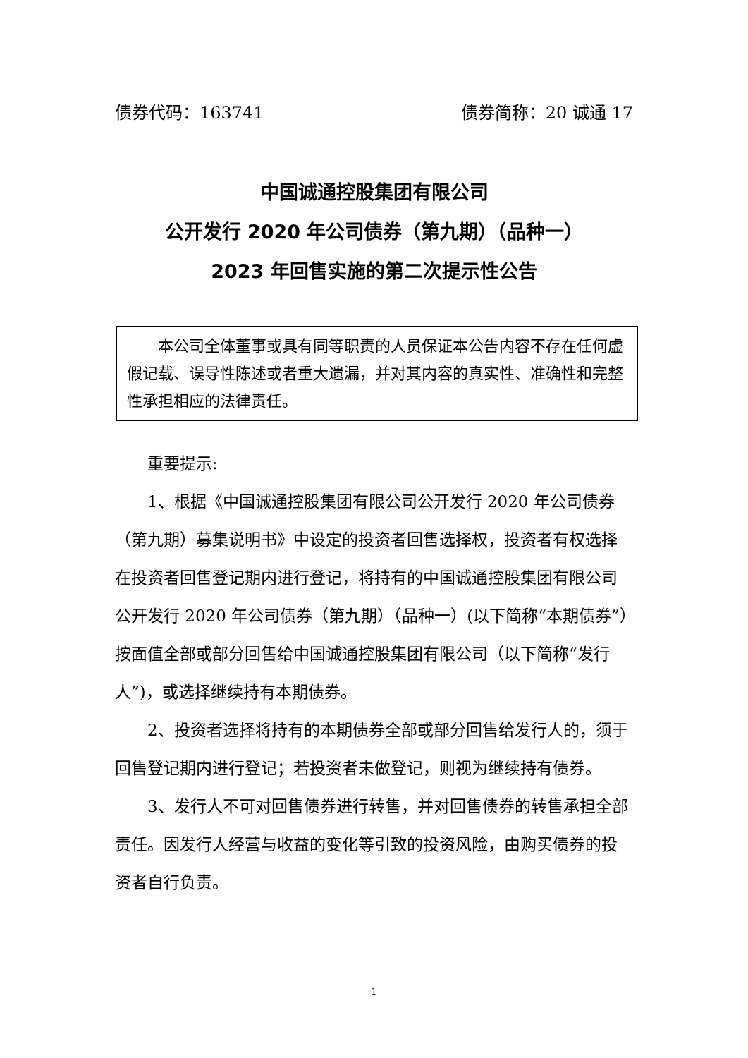债券代码：163741 债券简称：20 诚通 17
中国诚通控股集团有限公司
公开发行 2020 年公司债券（第九期）（品种一）
2023 年回售实施的第二次提示性公告
　　本公司全体董事或具有同等职责的人员保证本公告内容不存在任何虚假记载、误导性陈述或者重大遗漏，并对其内容的真实性、准确性和完整性承担相应的法律责任。
重要提示:
1、根据《中国诚通控股集团有限公司公开发行 2020 年公司债券（第九期）募集说明书》中设定的投资者回售选择权，投资者有权选择在投资者回售登记期内进行登记，将持有的中国诚通控股集团有限公司公开发行 2020 年公司债券（第九期）（品种一）(以下简称“本期债券”）按面值全部或部分回售给中国诚通控股集团有限公司（以下简称“发行人”)，或选择继续持有本期债券。
2、投资者选择将持有的本期债券全部或部分回售给发行人的，须于回售登记期内进行登记；若投资者未做登记，则视为继续持有债券。
3、发行人不可对回售债券进行转售，并对回售债券的转售承担全部责任。因发行人经营与收益的变化等引致的投资风险，由购买债券的投资者自行负责。
1